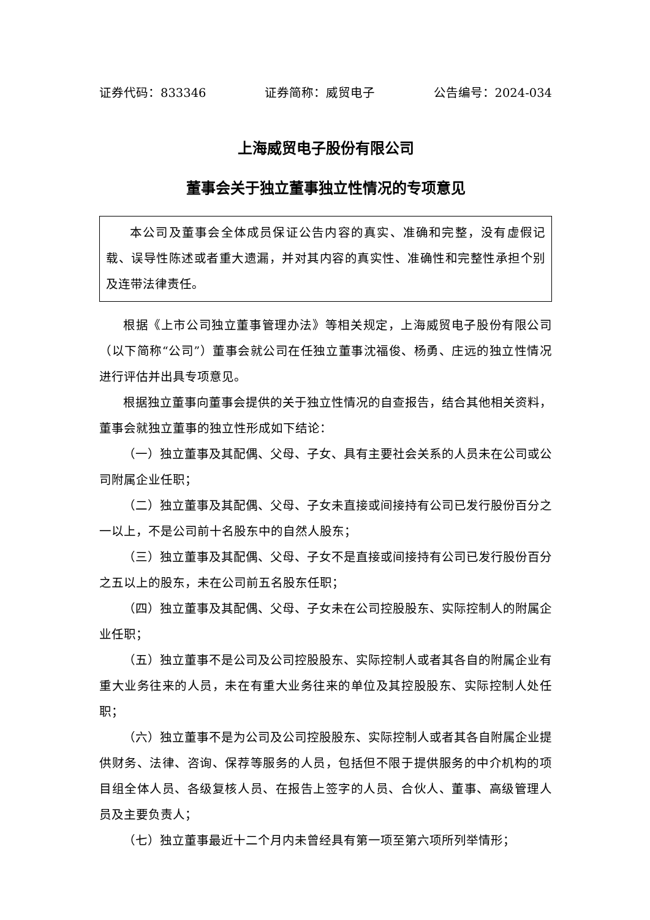证券代码：833346 证券简称：威贸电子 公告编号：2024-034
上海威贸电子股份有限公司
董事会关于独立董事独立性情况的专项意见
本公司及董事会全体成员保证公告内容的真实、准确和完整，没有虚假记载、误导性陈述或者重大遗漏，并对其内容的真实性、准确性和完整性承担个别及连带法律责任。
根据《上市公司独立董事管理办法》等相关规定，上海威贸电子股份有限公司（以下简称“公司”）董事会就公司在任独立董事沈福俊、杨勇、庄远的独立性情况进行评估并出具专项意见。
根据独立董事向董事会提供的关于独立性情况的自查报告，结合其他相关资料，董事会就独立董事的独立性形成如下结论：
（一）独立董事及其配偶、父母、子女、具有主要社会关系的人员未在公司或公司附属企业任职；
（二）独立董事及其配偶、父母、子女未直接或间接持有公司已发行股份百分之一以上，不是公司前十名股东中的自然人股东；
（三）独立董事及其配偶、父母、子女不是直接或间接持有公司已发行股份百分之五以上的股东，未在公司前五名股东任职；
（四）独立董事及其配偶、父母、子女未在公司控股股东、实际控制人的附属企业任职；
（五）独立董事不是公司及公司控股股东、实际控制人或者其各自的附属企业有重大业务往来的人员，未在有重大业务往来的单位及其控股股东、实际控制人处任职；
（六）独立董事不是为公司及公司控股股东、实际控制人或者其各自附属企业提供财务、法律、咨询、保荐等服务的人员，包括但不限于提供服务的中介机构的项目组全体人员、各级复核人员、在报告上签字的人员、合伙人、董事、高级管理人员及主要负责人；
（七）独立董事最近十二个月内未曾经具有第一项至第六项所列举情形；